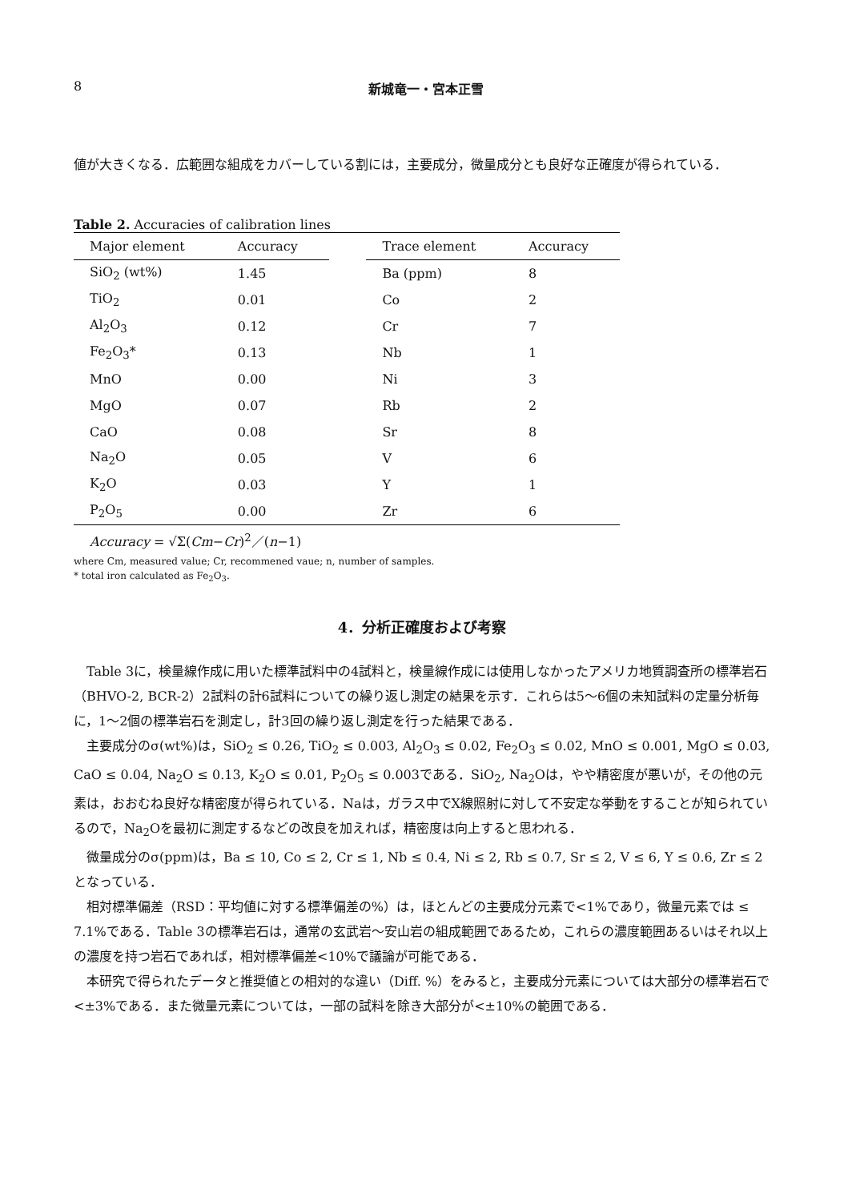8 新城竜一・宮本正雪
値が大きくなる．広範囲な組成をカバーしている割には，主要成分，微量成分とも良好な正確度が得られている．
Table 2. Accuracies of calibration lines
| Major element | Accuracy | | Trace element | Accuracy |
| --- | --- | --- | --- | --- |
| SiO<sub>2</sub> (wt%) | 1.45 | | Ba (ppm) | 8 |
| TiO<sub>2</sub> | 0.01 | | Co | 2 |
| Al<sub>2</sub>O<sub>3</sub> | 0.12 | | Cr | 7 |
| Fe<sub>2</sub>O<sub>3</sub>* | 0.13 | | Nb | 1 |
| MnO | 0.00 | | Ni | 3 |
| MgO | 0.07 | | Rb | 2 |
| CaO | 0.08 | | Sr | 8 |
| Na<sub>2</sub>O | 0.05 | | V | 6 |
| K<sub>2</sub>O | 0.03 | | Y | 1 |
| P<sub>2</sub>O<sub>5</sub> | 0.00 | | Zr | 6 |
Accuracy = √Σ(Cm−Cr)<sup>2</sup>／(n−1)
where Cm, measured value; Cr, recommened vaue; n, number of samples.
* total iron calculated as Fe<sub>2</sub>O<sub>3</sub>.
4．分析正確度および考察
Table 3に，検量線作成に用いた標準試料中の4試料と，検量線作成には使用しなかったアメリカ地質調査所の標準岩石（BHVO-2, BCR-2）2試料の計6試料についての繰り返し測定の結果を示す．これらは5～6個の未知試料の定量分析毎に，1～2個の標準岩石を測定し，計3回の繰り返し測定を行った結果である．
主要成分のσ(wt%)は，SiO<sub>2</sub> ≤ 0.26, TiO<sub>2</sub> ≤ 0.003, Al<sub>2</sub>O<sub>3</sub> ≤ 0.02, Fe<sub>2</sub>O<sub>3</sub> ≤ 0.02, MnO ≤ 0.001, MgO ≤ 0.03, CaO ≤ 0.04, Na<sub>2</sub>O ≤ 0.13, K<sub>2</sub>O ≤ 0.01, P<sub>2</sub>O<sub>5</sub> ≤ 0.003である．SiO<sub>2</sub>, Na<sub>2</sub>Oは，やや精密度が悪いが，その他の元素は，おおむね良好な精密度が得られている．Naは，ガラス中でX線照射に対して不安定な挙動をすることが知られているので，Na<sub>2</sub>Oを最初に測定するなどの改良を加えれば，精密度は向上すると思われる．
微量成分のσ(ppm)は，Ba ≤ 10, Co ≤ 2, Cr ≤ 1, Nb ≤ 0.4, Ni ≤ 2, Rb ≤ 0.7, Sr ≤ 2, V ≤ 6, Y ≤ 0.6, Zr ≤ 2となっている．
相対標準偏差（RSD：平均値に対する標準偏差の%）は，ほとんどの主要成分元素で<1%であり，微量元素では ≤ 7.1%である．Table 3の標準岩石は，通常の玄武岩～安山岩の組成範囲であるため，これらの濃度範囲あるいはそれ以上の濃度を持つ岩石であれば，相対標準偏差<10%で議論が可能である．
本研究で得られたデータと推奨値との相対的な違い（Diff. %）をみると，主要成分元素については大部分の標準岩石で<±3%である．また微量元素については，一部の試料を除き大部分が<±10%の範囲である．